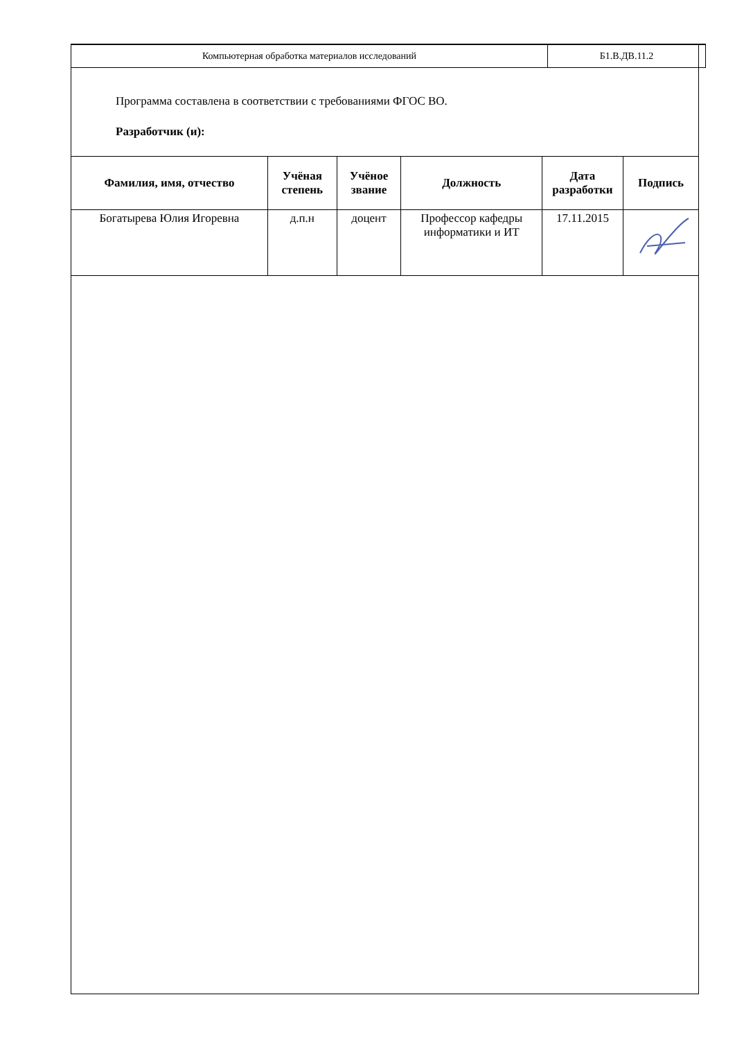| Компьютерная обработка материалов исследований | Б1.В.ДВ.11.2 |
Программа составлена в соответствии с требованиями ФГОС ВО.
Разработчик (и):
| Фамилия, имя, отчество | Учёная степень | Учёное звание | Должность | Дата разработки | Подпись |
| --- | --- | --- | --- | --- | --- |
| Богатырева Юлия Игоревна | д.п.н | доцент | Профессор кафедры информатики и ИТ | 17.11.2015 | |